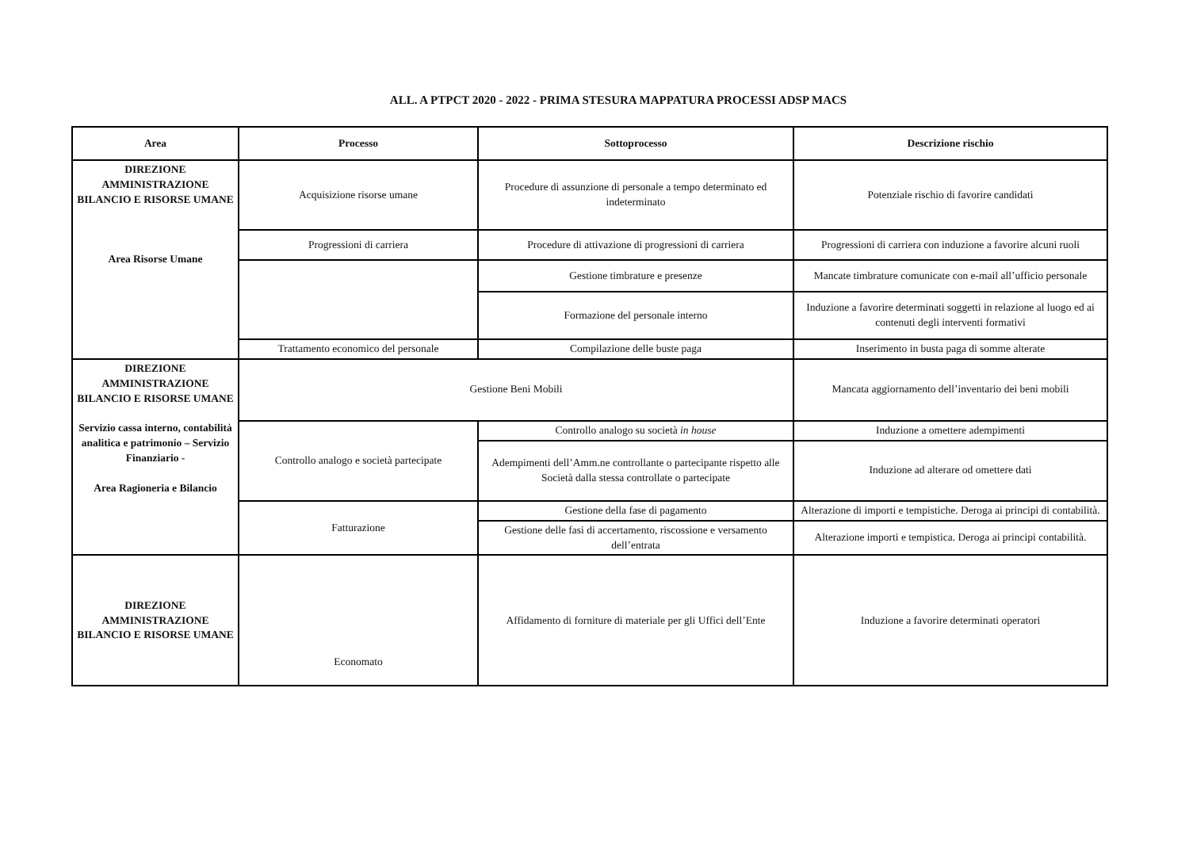ALL. A PTPCT 2020 - 2022 - PRIMA STESURA MAPPATURA PROCESSI ADSP MACS
| Area | Processo | Sottoprocesso | Descrizione rischio |
| --- | --- | --- | --- |
| DIREZIONE AMMINISTRAZIONE BILANCIO E RISORSE UMANE Area Risorse Umane | Acquisizione risorse umane | Procedure di assunzione di personale a tempo determinato ed indeterminato | Potenziale rischio di favorire candidati |
| | Progressioni di carriera | Procedure di attivazione di progressioni di carriera | Progressioni di carriera con induzione a favorire alcuni ruoli |
| | | Gestione timbrature e presenze | Mancate timbrature comunicate con e-mail all’ufficio personale |
| | | Formazione del personale interno | Induzione a favorire determinati soggetti in relazione al luogo ed ai contenuti degli interventi formativi |
| | Trattamento economico del personale | Compilazione delle buste paga | Inserimento in busta paga di somme alterate |
| DIREZIONE AMMINISTRAZIONE BILANCIO E RISORSE UMANE Servizio cassa interno, contabilità analitica e patrimonio – Servizio Finanziario - Area Ragioneria e Bilancio | Gestione Beni Mobili | | Mancata aggiornamento dell’inventario dei beni mobili |
| | Controllo analogo e società partecipate | Controllo analogo su società in house | Induzione a omettere adempimenti |
| | | Adempimenti dell’Amm.ne controllante o partecipante rispetto alle Società dalla stessa controllate o partecipate | Induzione ad alterare od omettere dati |
| | Fatturazione | Gestione della fase di pagamento | Alterazione di importi e tempistiche. Deroga ai principi di contabilità. |
| | | Gestione delle fasi di accertamento, riscossione e versamento dell’entrata | Alterazione importi e tempistica. Deroga ai principi contabilità. |
| DIREZIONE AMMINISTRAZIONE BILANCIO E RISORSE UMANE | Economato | Affidamento di forniture di materiale per gli Uffici dell’Ente | Induzione a favorire determinati operatori |